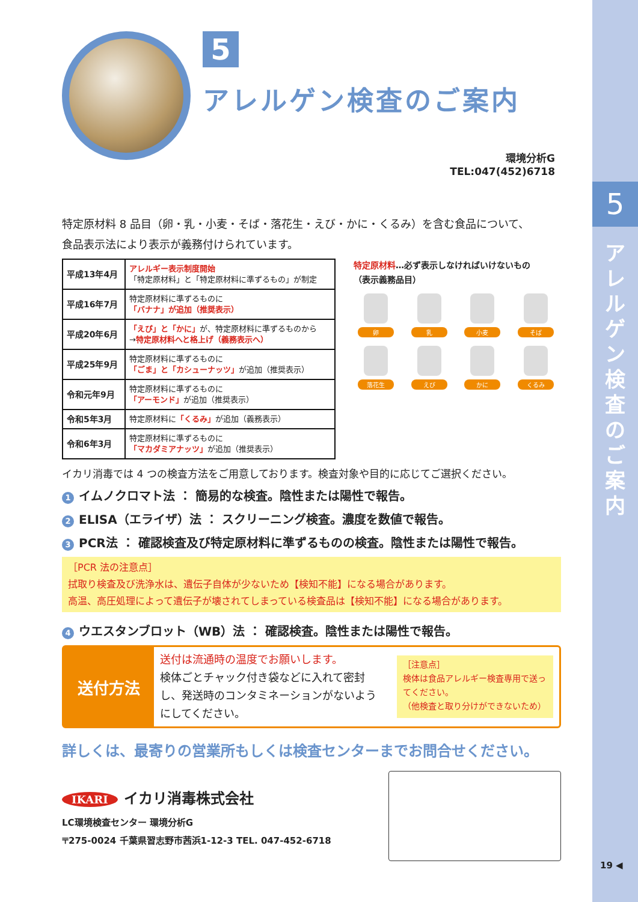5
ア レ ル ゲ ン 検 査 の ご 案 内
5
アレルゲン検査のご案内
環境分析G
TEL:047(452)6718
特定原材料 8 品目（卵・乳・小麦・そば・落花生・えび・かに・くるみ）を含む食品について、
食品表示法により表示が義務付けられています。
| 平成13年4月 | アレルギー表示制度開始 「特定原材料」と「特定原材料に準ずるもの」が制定 |
| 平成16年7月 | 特定原材料に準ずるものに 「バナナ」が追加（推奨表示） |
| 平成20年6月 | 「えび」と「かに」 が、特定原材料に準ずるものから → 特定原材料へと格上げ（義務表示へ） |
| 平成25年9月 | 特定原材料に準ずるものに 「ごま」と「カシューナッツ」 が追加（推奨表示） |
| 令和元年9月 | 特定原材料に準ずるものに 「アーモンド」 が追加（推奨表示） |
| 令和5年3月 | 特定原材料に 「くるみ」 が追加（義務表示） |
| 令和6年3月 | 特定原材料に準ずるものに 「マカダミアナッツ」 が追加（推奨表示） |
特定原材料…必ず表示しなければいけないもの
（表示義務品目）
卵
乳
小麦
そば
落花生
えび
かに
くるみ
イカリ消毒では 4 つの検査方法をご用意しております。検査対象や目的に応じてご選択ください。
1 イムノクロマト法 ： 簡易的な検査。陰性または陽性で報告。
2 ELISA（エライザ）法 ： スクリーニング検査。濃度を数値で報告。
3 PCR法 ： 確認検査及び特定原材料に準ずるものの検査。陰性または陽性で報告。
［PCR 法の注意点］
拭取り検査及び洗浄水は、遺伝子自体が少ないため【検知不能】になる場合があります。
高温、高圧処理によって遺伝子が壊されてしまっている検査品は【検知不能】になる場合があります。
4 ウエスタンブロット（WB）法 ： 確認検査。陰性または陽性で報告。
送付方法
送付は流通時の温度でお願いします。
検体ごとチャック付き袋などに入れて密封し、発送時のコンタミネーションがないようにしてください。
［注意点］
検体は食品アレルギー検査専用で送ってください。
（他検査と取り分けができないため）
詳しくは、最寄りの営業所もしくは検査センターまでお問合せください。
IKARI イカリ消毒株式会社
LC環境検査センター 環境分析G
〒275-0024 千葉県習志野市茜浜1-12-3 TEL. 047-452-6718
19 ◀